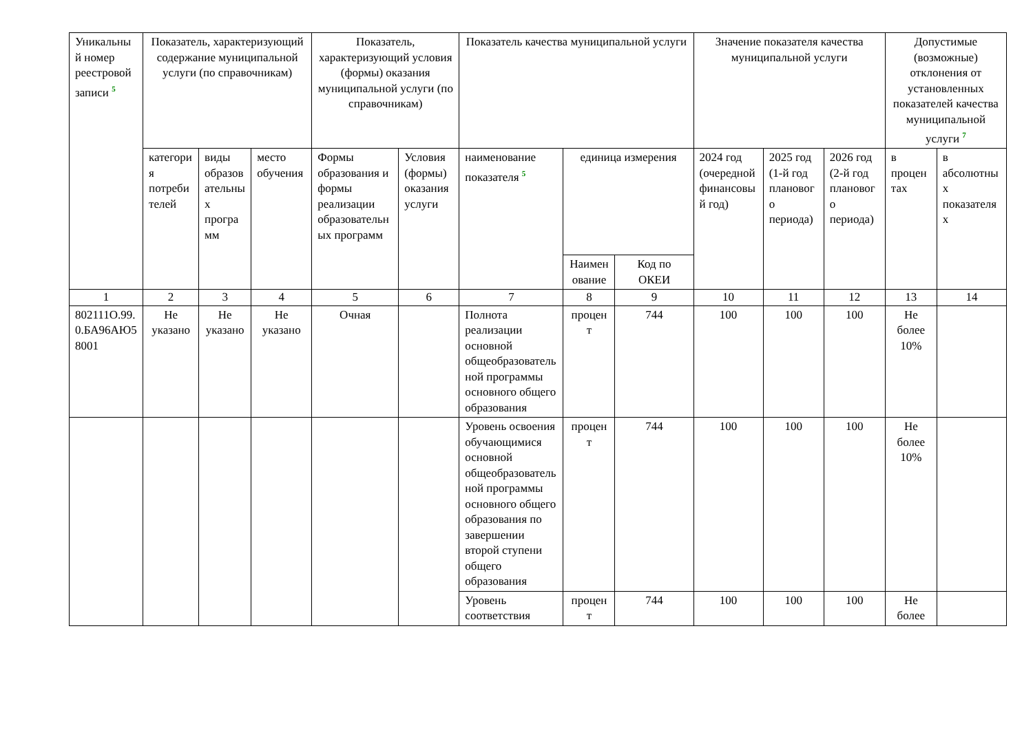| Уникальный номер реестровой записи <sup>5</sup> | Показатель, характеризующий содержание муниципальной услуги (по справочникам) | | | Показатель, характеризующий условия (формы) оказания муниципальной услуги (по справочникам) | | Показатель качества муниципальной услуги | | | Значение показателя качества муниципальной услуги | | | Допустимые (возможные) отклонения от установленных показателей качества муниципальной услуги <sup>7</sup> | |
| --- | --- | --- | --- | --- | --- | --- | --- | --- | --- | --- | --- | --- | --- |
| | категория потребителей | виды образовательных программ | место обучения | Формы образования и формы реализации образовательных программ | Условия (формы) оказания услуги | наименование показателя <sup>5</sup> | единица измерения | | 2024 год (очередной финансовый год) | 2025 год (1-й год планового периода) | 2026 год (2-й год планового периода) | в процентах | в абсолютных показателях |
| | | | | | | | Наименование | Код по ОКЕИ | | | | | |
| 1 | 2 | 3 | 4 | 5 | 6 | 7 | 8 | 9 | 10 | 11 | 12 | 13 | 14 |
| 802111О.99.0.БА96АЮ58001 | Не указано | Не указано | Не указано | Очная | | Полнота реализации основной общеобразовательной программы основного общего образования | процент | 744 | 100 | 100 | 100 | Не более 10% | |
| | | | | | | Уровень освоения обучающимися основной общеобразовательной программы основного общего образования по завершении второй ступени общего образования | процент | 744 | 100 | 100 | 100 | Не более 10% | |
| | | | | | | Уровень соответствия | процент | 744 | 100 | 100 | 100 | Не более | |